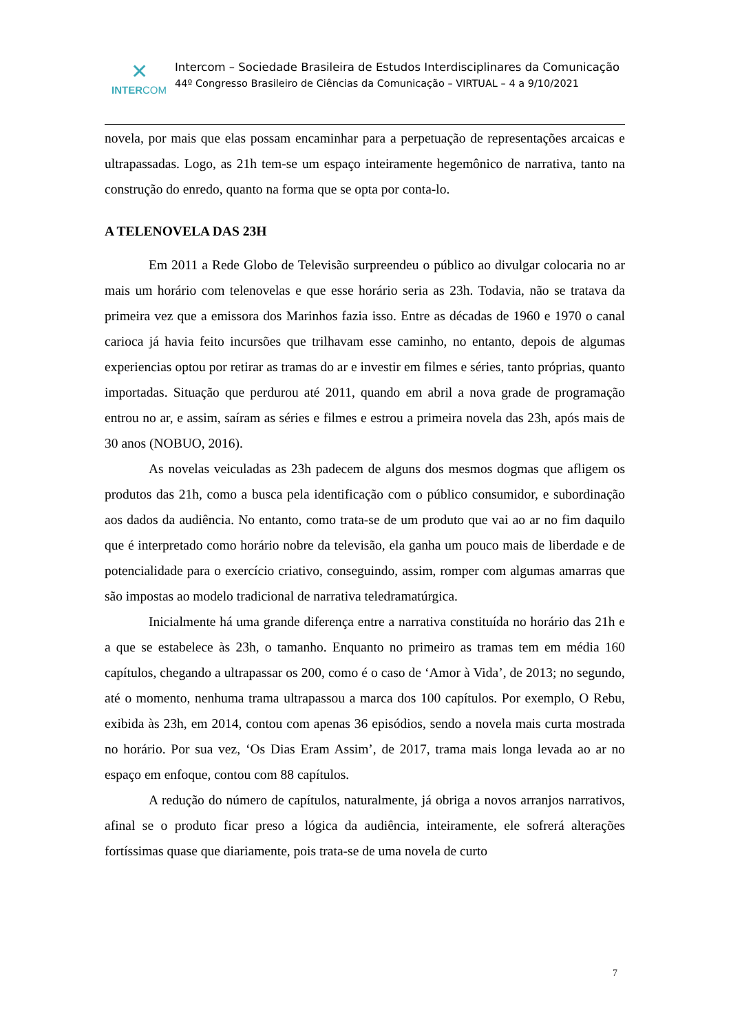✕
INTERCOM
Intercom – Sociedade Brasileira de Estudos Interdisciplinares da Comunicação
44º Congresso Brasileiro de Ciências da Comunicação – VIRTUAL – 4 a 9/10/2021
novela, por mais que elas possam encaminhar para a perpetuação de representações arcaicas e ultrapassadas. Logo, as 21h tem-se um espaço inteiramente hegemônico de narrativa, tanto na construção do enredo, quanto na forma que se opta por conta-lo.
A TELENOVELA DAS 23H
Em 2011 a Rede Globo de Televisão surpreendeu o público ao divulgar colocaria no ar mais um horário com telenovelas e que esse horário seria as 23h. Todavia, não se tratava da primeira vez que a emissora dos Marinhos fazia isso. Entre as décadas de 1960 e 1970 o canal carioca já havia feito incursões que trilhavam esse caminho, no entanto, depois de algumas experiencias optou por retirar as tramas do ar e investir em filmes e séries, tanto próprias, quanto importadas. Situação que perdurou até 2011, quando em abril a nova grade de programação entrou no ar, e assim, saíram as séries e filmes e estrou a primeira novela das 23h, após mais de 30 anos (NOBUO, 2016).
As novelas veiculadas as 23h padecem de alguns dos mesmos dogmas que afligem os produtos das 21h, como a busca pela identificação com o público consumidor, e subordinação aos dados da audiência. No entanto, como trata-se de um produto que vai ao ar no fim daquilo que é interpretado como horário nobre da televisão, ela ganha um pouco mais de liberdade e de potencialidade para o exercício criativo, conseguindo, assim, romper com algumas amarras que são impostas ao modelo tradicional de narrativa teledramatúrgica.
Inicialmente há uma grande diferença entre a narrativa constituída no horário das 21h e a que se estabelece às 23h, o tamanho. Enquanto no primeiro as tramas tem em média 160 capítulos, chegando a ultrapassar os 200, como é o caso de ‘Amor à Vida’, de 2013; no segundo, até o momento, nenhuma trama ultrapassou a marca dos 100 capítulos. Por exemplo, O Rebu, exibida às 23h, em 2014, contou com apenas 36 episódios, sendo a novela mais curta mostrada no horário. Por sua vez, ‘Os Dias Eram Assim’, de 2017, trama mais longa levada ao ar no espaço em enfoque, contou com 88 capítulos.
A redução do número de capítulos, naturalmente, já obriga a novos arranjos narrativos, afinal se o produto ficar preso a lógica da audiência, inteiramente, ele sofrerá alterações fortíssimas quase que diariamente, pois trata-se de uma novela de curto
7